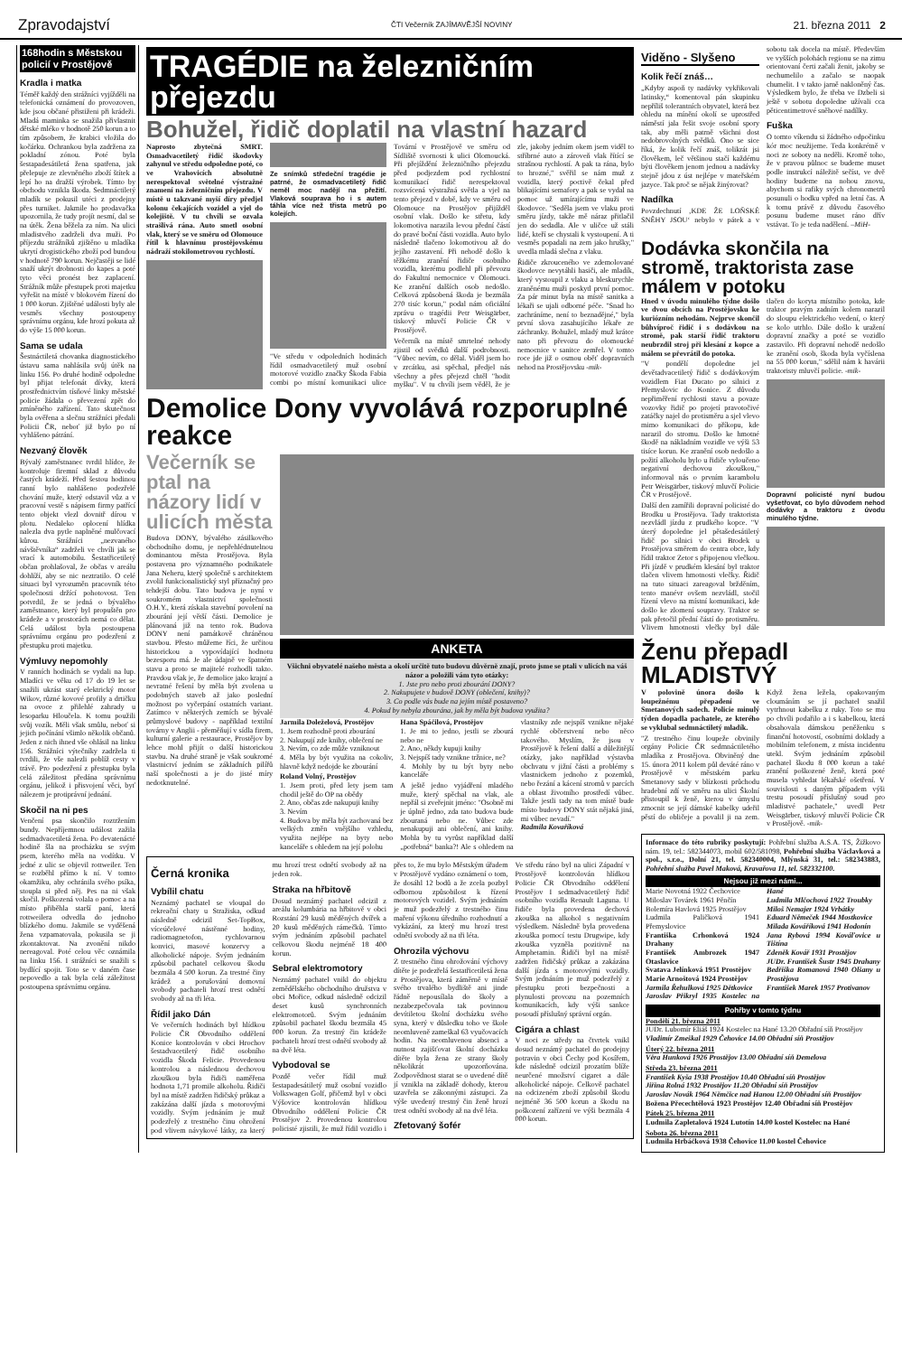Zpravodajství ČTI Večerník ZAJÍMAVĚJŠÍ NOVINY 21. března 2011 2
168hodin s Městskou policií v Prostějově
Kradla i matka
Téměř každý den strážníci vyjížděli na telefonická oznámení do provozoven, kde jsou občané přistiženi při krádeži. Mladá maminka se snažila přivlastnit dětské mléko v hodnotě 250 korun a to tím způsobem, že krabici vložila do kočárku. Ochrankou byla zadržena za pokladní zónou. Poté byla šestapadesátiletá žena spatřena, jak přelepuje ze zlevněného zboží štítek a lepí ho na dražší výrobek. Tímto by obchodu vznikla škoda. Sedmnáctiletý mladík se pokusil utéci z prodejny přes turniket. Jakmile ho prodavačka upozornila, že tudy projít nesmí, dal se na útěk. Žena běžela za ním. Na ulici mladistvého zadrželi dva muži. Po příjezdu strážníků zjištěno u mladíka ukrytí drogistického zboží pod bundou v hodnotě 790 korun. Nejčastěji se lidé snaží ukrýt drobnosti do kapes a poté tyto věci pronést bez zaplacení. Strážník může přestupek proti majetku vyřešit na místě v blokovém řízení do 1 000 korun. Zjištěné události byly ale vesměs všechny postoupeny správnímu orgánu, kde hrozí pokuta až do výše 15 000 korun.
Sama se udala
Šestnáctiletá chovanka diagnostického ústavu sama nahlásila svůj útěk na linku 156. Po druhé hodině odpoledne byl přijat telefonát dívky, která prostřednictvím tísňové linky městské policie žádala o převezení zpět do zmíněného zařízení. Tato skutečnost byla ověřena a slečnu strážníci předali Policii ČR, neboť již bylo po ní vyhlášeno pátrání.
Nezvaný člověk
Bývalý zaměstnanec tvrdil hlídce, že kontroluje firemní sklad z důvodu častých krádeží. Před šestou hodinou ranní bylo nahlášeno podezřelé chování muže, který odstavil vůz a v pracovní vestě s nápisem firmy patřící tento objekt vlezl dovnitř dírou v plotu. Nedaleko oplocení hlídka nalezla dva pytle naplněné mulčovací kůrou. Strážníci „nezvaného návštěvníka“ zadrželi ve chvíli jak se vrací k automobilu. Šestatřicetiletý občan prohlašoval, že občas v areálu dohlíží, aby se nic neztratilo. O celé situaci byl vyrozuměn pracovník této společnosti držící pohotovost. Ten potvrdil, že se jedná o bývalého zaměstnance, který byl propuštěn pro krádeže a v prostorách nemá co dělat. Celá událost byla postoupena správnímu orgánu pro podezření z přestupku proti majetku.
Výmluvy nepomohly
V ranních hodinách se vydali na lup. Mladíci ve věku od 17 do 19 let se snažili ukrást starý elektrický motor Wikov, různé kovové profily a drtičku na ovoce z přilehlé zahrady u lesoparku Hloučela. K tomu použili svůj vozík. Měli však smůlu, neboť si jejich počínání všimlo několik občanů. Jeden z nich ihned vše ohlásil na linku 156. Strážníci výtečníky zadržela ti tvrdili, že vše nalezli poblíž cesty v trávě. Pro podezření z přestupku byla celá záležitost předána správnímu orgánu, jelikož i přisvojení věci, byť nálezem je protiprávní jednání.
Skočil na ni pes
Venčení psa skončilo roztržením bundy. Nepříjemnou událost zažila sedmadvacetiletá žena. Po devatenácté hodině šla na procházku se svým psem, kterého měla na vodítku. V jedné z ulic se objevil rottweiler. Ten se rozběhl přímo k ní. V tomto okamžiku, aby ochránila svého psíka, stoupla si před něj. Pes na ni však skočil. Poškozená volala o pomoc a na místo přiběhla starší paní, která rottweilera odvedla do jednoho blízkého domu. Jakmile se vyděšená žena vzpamatovala, pokusila se ji zkontaktovat. Na zvonění nikdo nereagoval. Poté celou věc oznámila na linku 156. I strážníci se snažili s bydlící spojit. Toto se v daném čase nepovedlo a tak byla celá záležitost postoupena správnímu orgánu.
TRAGÉDIE na železničním přejezdu
Bohužel, řidič doplatil na vlastní hazard
Naprosto zbytečná SMRT. Osmadvacetiletý řidič škodovky zahynul ve středu odpoledne poté, co ve Vrahovicích absolutně nerespektoval světelné výstražné znamení na železničním přejezdu. V místě u takzvané myší díry předjel kolonu čekajících vozidel a vjel do kolejiště. V tu chvíli se ozvala strašlivá rána. Auto smetl osobní vlak, který se ve směru od Olomouce řítil k hlavnímu prostějovskému nádraží stokilometrovou rychlostí.
Ze snímků středeční tragédie je patrné, že osmadvacetiletý řidič neměl moc nadějí na přežití. Vlaková souprava ho i s autem táhla více než třista metrů po kolejích.
"Ve středu v odpoledních hodinách řídil osmadvacetiletý muž osobní motorové vozidlo značky Škoda Fabia combi po místní komunikaci ulice Tovární v Prostějově ve směru od Sídliště svornosti k ulici Olomoucká. Při přejíždění železničního přejezdu před podjezdem pod rychlostní komunikací řidič nerespektoval rozsvícená výstražná světla a vjel na tento přejezd v době, kdy ve směru od Olomouce na Prostějov přijížděl osobní vlak. Došlo ke střetu, kdy lokomotiva narazila levou přední částí do pravé boční části vozidla. Auto bylo následně tlačeno lokomotivou až do jejího zastavení. Při nehodě došlo k těžkému zranění řidiče osobního vozidla, kterému podlehl při převozu do Fakultní nemocnice v Olomouci. Ke zranění dalších osob nedošlo. Celková způsobená škoda je bezmála 270 tisíc korun," podal nám oficiální zprávu o tragédii Petr Weisgärber, tiskový mluvčí Policie ČR v Prostějově.
Večerník na místě smrtelné nehody zjistil od svědků další podrobnosti. "Vůbec nevím, co dělal. Viděl jsem ho v zrcátku, asi spěchal, předjel nás všechny a přes přejezd chtěl "hodit myšku". V tu chvíli jsem věděl, že je zle, jakoby jedním okem jsem viděl to stříbrné auto a zároveň vlak řítící se strašnou rychlostí. A pak ta rána, bylo to hrozné," svěřil se nám muž z vozidla, který poctivě čekal před blikajícími semafory a pak se vydal na pomoc už umírajícímu muži ve škodovce. "Seděla jsem ve vlaku proti směru jízdy, takže mě náraz přitlačil jen do sedadla. Ale v uličce už stáli lidé, kteří se chystali k vystoupení. A ti vesměs popadali na zem jako hrušky," uvedla mladá slečna z vlaku.
Řidiče zkrouceného ve zdemolované škodovce nevytáhli hasiči, ale mladík, který vystoupil z vlaku a bleskurychle zraněnému muži poskytl první pomoc. Za pár minut byla na místě sanitka a lékaři se ujali odborné péče. "Snad ho zachráníme, není to beznadějné," byla první slova zasahujícího lékaře ze záchranky. Bohužel, mladý muž krátce nato při převozu do olomoucké nemocnice v sanitce zemřel. V tomto roce jde již o osmou oběť dopravních nehod na Prostějovsku -mik-
Demolice Dony vyvolává rozporuplné reakce
Večerník se ptal na názory lidí v ulicích města
Budova DONY, bývalého zásilkového obchodního domu, je nepřehlédnutelnou dominantou města Prostějova. Byla postavena pro významného podnikatele Jana Neheru, který společně s architektem zvolil funkcionalistický styl příznačný pro tehdejší dobu. Tato budova je nyní v soukromém vlastnictví společnosti O.H.Y., která získala stavební povolení na zbourání její větší části. Demolice je plánovaná již na tento rok. Budova DONY není památkově chráněnou stavbou. Přesto můžeme říci, že určitou historickou a vypovídající hodnotu bezesporu má. Je ale údajně ve špatném stavu a proto se majitelé rozhodli takto. Pravdou však je, že demolice jako krajní a nevratné řešení by měla být zvolena u podobných staveb až jako poslední možnost po vyčerpání ostatních variant. Zatímco v některých zemích se bývalé průmyslové budovy - například textilní továrny v Anglii - přeměňují v sídla firem, kulturní galerie a restaurace, Prostějov by lehce mohl přijít o další historickou stavbu. Na druhé straně je však soukromé vlastnictví jedním se základních pilířů naší společnosti a je do jisté míry nedotknutelné.
ANKETA
Všichni obyvatelé našeho města a okolí určitě tuto budovu důvěrně znají, proto jsme se ptali v ulicích na váš názor a položili vám tyto otázky:
1. Jste pro nebo proti zbourání DONY?
2. Nakupujete v budově DONY (oblečení, knihy)?
3. Co podle vás bude na jejím místě postaveno?
4. Pokud by nebyla zbourána, jak by měla být budova využita?
Jarmila Doleželová, Prostějov
1. Jsem rozhodně proti zbourání
2. Nakupují zde knihy, oblečení ne
3. Nevím, co zde může vzniknout
4. Měla by být využita na cokoliv, hlavně když nedojde ke zbourání
Roland Volný, Prostějov
1. Jsem proti, před lety jsem tam chodil ještě do OP na obědy
2. Ano, občas zde nakupuji knihy
3. Nevím
4. Budova by měla být zachovaná bez velkých změn vnějšího vzhledu, využita nejlépe na byty nebo kanceláře s ohledem na její polohu
Hana Spáčilová, Prostějov
1. Je mi to jedno, jestli se zbourá nebo ne
2. Ano, někdy kupuji knihy
3. Nejspíš tady vznikne tržnice, ne?
4. Mohly by tu být byty nebo kanceláře
A ještě jedno vyjádření mladého muže, který spěchal na vlak, ale nepřál si zveřejnit jméno: "Osobně mi je úplně jedno, zda tato budova bude zbouraná nebo ne. Vůbec zde nenakupuji ani oblečení, ani knihy. Mohla by tu vyrůst například další „potřebná“ banka?! Ale s ohledem na vlastníky zde nejspíš vznikne nějaké rychlé občerstvení nebo něco takového. Myslím, že jsou v Prostějově k řešení další a důležitější otázky, jako například výstavba obchvatu v jižní části a problémy s vlastnickem jednoho z pozemků, nebo řezání a kácení stromů v parcích a oblast životního prostředí vůbec. Takže jestli tady na tom místě bude místo budovy DONY stát nějaká jiná, mi vůbec nevadí."
Radmila Kovaříková
Černá kronika
Vybílil chatu
Neznámý pachatel se vloupal do rekreační chaty u Stražiska, odkud následně odcizil Set-TopBox, víceúčelové nástěnné hodiny, radiomagnetofon, rychlovarnou konvici, masové konzervy a alkoholické nápoje. Svým jednáním způsobil pachatel celkovou škodu bezmála 4 500 korun. Za trestné činy krádež a porušování domovní svobody pachateli hrozí trest odnětí svobody až na tři léta.
Řídil jako Dán
Ve večerních hodinách byl hlídkou Policie ČR Obvodního oddělení Konice kontrolován v obci Hrochov šestadvacetiletý řidič osobního vozidla Škoda Felicie. Provedenou kontrolou a následnou dechovou zkouškou byla řidiči naměřena hodnota 1,71 promile alkoholu. Řidiči byl na místě zadržen řidičský průkaz a zakázána další jízda s motorovými vozidly. Svým jednáním je muž podezřelý z trestného činu ohrožení pod vlivem návykové látky, za který mu hrozí trest odnětí svobody až na jeden rok.
Straka na hřbitově
Dosud neznámý pachatel odcizil z areálu kolumbária na hřbitově v obci Rozstání 29 kusů měděných dvířek a 20 kusů měděných rámečků. Tímto svým jednáním způsobil pachatel celkovou škodu nejméně 18 400 korun.
Sebral elektromotory
Neznámý pachatel vnikl do objektu zemědělského obchodního družstva v obci Mořice, odkud následně odcizil deset kusů synchronních elektromotorů. Svým jednáním způsobil pachatel škodu bezmála 45 000 korun. Za trestný čin krádeže pachateli hrozí trest odnětí svobody až na dvě léta.
Vybodoval se
Pozdě večer řídil muž šestapadesátiletý muž osobní vozidlo Volkswagen Golf, přičemž byl v obci Výšovice kontrolován hlídkou Obvodního oddělení Policie ČR Prostějov 2. Provedenou kontrolou policisté zjistili, že muž řídil vozidlo i přes to, že mu bylo Městským úřadem v Prostějově vydáno oznámení o tom, že dosáhl 12 bodů a že zcela pozbyl odbornou způsobilost k řízení motorových vozidel. Svým jednáním je muž podezřelý z trestného činu maření výkonu úředního rozhodnutí a vykázání, za který mu hrozí trest odnětí svobody až na tři léta.
Ohrozila výchovu
Z trestného činu ohrožování výchovy dítěte je podezřelá šestatřicetiletá žena z Prostějova, která záměrně v místě svého trvalého bydliště ani jinde řádně nepousílala do školy a nezabezpečovala tak povinnou devítiletou školní docházku svého syna, který v důsledku toho ve škole neomluveně zameškal 63 vyučovacích hodin. Na neomluvenou absenci a nutnost zajišťovat školní docházku dítěte byla žena ze strany školy několikrát upozorňována. Zodpovědnost starat se o uvedené dítě jí vznikla na základě dohody, kterou uzavřela se zákonnými zástupci. Za výše uvedený trestný čin ženě hrozí trest odnětí svobody až na dvě léta.
Zfetovaný šofér
Ve středu ráno byl na ulici Západní v Prostějově kontrolován hlídkou Policie ČR Obvodního oddělení Prostějov I sedmadvacetiletý řidič osobního vozidla Renault Laguna. U řidiče byla provedena dechová zkouška na alkohol s negativním výsledkem. Následně byla provedena zkouška pomocí testu Drugwipe, kdy zkouška vyzněla pozitivně na Amphetamin. Řidiči byl na místě zadržen řidičský průkaz a zakázána další jízda s motorovými vozidly. Svým jednáním je muž podezřelý z přestupku proti bezpečnosti a plynulosti provozu na pozemních komunikacích, kdy výši sankce posoudí příslušný správní orgán.
Cigára a chlast
V noci ze středy na čtvrtek vnikl dosud neznámý pachatel do prodejny potravin v obci Čechy pod Kosířem, kde následně odcizil prozatím blíže neurčené množství cigaret a dále alkoholické nápoje. Celkově pachatel na odcizeném zboží způsobil škodu nejméně 36 500 korun a škodu na poškození zařízení ve výši bezmála 4 000 korun.
Viděno - Slyšeno
Kolik řečí znáš…
„Kdyby aspoň ty nadávky vykřikovali latinsky,“ komentoval pán skupinku nepříliš tolerantních obyvatel, která bez ohledu na mínění okolí se uprostřed náměstí jala řešit svoje osobní spory tak, aby měli patrně všichni dost nedobrovolných svědků. Ono se sice říká, že kolik řečí znáš, tolikrát jsi člověkem, leč většinou stačí každému býti člověkem jenom jednou a nadávky stejně jdou z úst nejlépe v mateřském jazyce. Tak proč se nějak žinýrovat?
Nadílka
Povzdechnutí ‚KDE ŽE LOŇSKÉ SNĚHY JSOU‘ nebylo v pátek a v sobotu tak docela na místě. Především ve vyšších polohách regionu se na zimu orientovaní čerti začali ženit, jakoby se nechumelilo a začalo se naopak chumelit. I v takto jarně nakloněný čas. Výsledkem bylo, že třeba ve Dzbeli si ještě v sobotu dopoledne užívali cca pěticentimetrové sněhové nadílky.
Fuška
O tomto víkendu si žádného odpočinku kór moc neužijeme. Teda konkrétně v noci ze soboty na neděli. Kromě toho, že v pravou půlnoc se budeme muset podle instrukcí náležitě sečíst, ve dvě hodiny budeme na nohou znovu, abychom si rafiky svých chronometrů posunuli o hodku vpřed na letní čas. A k tomu právě z důvodu časového posunu budeme muset ráno dřív vstávat. To je teda nadělení. –MiH-
Dodávka skončila na stromě, traktorista zase málem v potoku
Hned v úvodu minulého týdne došlo ve dvou obcích na Prostějovsku ke kuriózním nehodám. Nejprve skončil bůhvíproč řidič i s dodávkou na stromě, pak starší řidič traktoru neubrzdil stroj při klesání z kopce a málem se převrátil do potoka.
"V pondělí dopoledne jel devětadvacetiletý řidič s dodávkovým vozidlem Fiat Ducato po silnici z Přemyslovic do Konice. Z důvodu nepřiměření rychlosti stavu a povaze vozovky řidič po projetí pravotočivé zatáčky najel do protisměru a sjel vlevo mimo komunikaci do příkopu, kde narazil do stromu. Došlo ke hmotné škodě na nákladním vozidle ve výši 53 tisíce korun. Ke zranění osob nedošlo a požití alkoholu bylo u řidiče vyloučeno negativní dechovou zkouškou," informoval nás o prvním karambolu Petr Weisgärber, tiskový mluvčí Policie ČR v Prostějově.
Další den zamířili dopravní policisté do Brodku u Prostějova. Tady traktorista nezvládl jízdu z prudkého kopce. "V úterý dopoledne jel pětašedesátiletý řidič po silnici v obci Brodek u Prostějova směrem do centra obce, kdy řídil traktor Zetor s připojenou vlečkou. Při jízdě v prudkém klesání byl traktor tlačen vlivem hmotnosti vlečky. Řidič na tuto situaci zareagoval bržděním, tento manévr ovšem nezvládl, stočil řízení vlevo na místní komunikaci, kde došlo ke zlomení soupravy. Traktor se pak přetočil přední částí do protisměru. Vlivem hmotnosti vlečky byl dále tlačen do koryta místního potoka, kde traktor pravým zadním kolem narazil do sloupu elektrického vedení, o který se kolo utrhlo. Dále došlo k uražení dopravní značky a poté se vozidlo zastavilo. Při dopravní nehodě nedošlo ke zranění osob, škoda byla vyčíslena na 55 000 korun," sdělil nám k havárii traktoristy mluvčí policie. -mik-
Dopravní policisté nyní budou vyšetřovat, co bylo důvodem nehod dodávky a traktoru z úvodu minulého týdne.
Ženu přepadl MLADISTVÝ
V polovině února došlo k loupežnému přepadení ve Smetanových sadech. Policie minulý týden dopadla pachatele, ze kterého se vyklubal sedmnáctiletý mladík.
"Z trestného činu loupeže obvinily orgány Policie ČR sedmnáctiletého mladíka z Prostějova. Obviněný dne 15. února 2011 kolem půl deváté ráno v Prostějově v městském parku Smetanovy sady v blízkosti průchodu hradební zdí ve směru na ulici Školní přistoupil k ženě, kterou v úmyslu zmocnit se její dámské kabelky udeřil pěstí do obličeje a povalil ji na zem. Když žena ležela, opakovaným cloumáním se jí pachatel snažil vytrhnout kabelku z ruky. Toto se mu po chvíli podařilo a i s kabelkou, která obsahovala dámskou peněženku s finanční hotovostí, osobními doklady a mobilním telefonem, z místa incidentu utekl. Svým jednáním způsobil pachatel škodu 8 000 korun a také zranění poškozené ženě, která poté musela vyhledat lékařské ošetření. V souvislosti s daným případem výši trestu posoudí příslušný soud pro mladistvé pachatele," uvedl Petr Weisgärber, tiskový mluvčí Policie ČR v Prostějově. -mik-
Informace do této rubriky poskytují: Pohřební služba A.S.A. TS, Žižkovo nám. 19, tel.: 582344073, mobil 602/581098, Pohřební služba Václavková a spol., s.r.o., Dolní 21, tel. 582340004, Mlýnská 31, tel.: 582343883, Pohřební služba Pavel Maková, Kravařova 11, tel. 582332100.
Nejsou již mezi námi...
Marie Novotná 1922 Čechovice
Miloslav Továrek 1961 Pěnčín
Bolemíra Havlová 1925 Prostějov
Ludmila Paličková 1941 Přemyslovice
Františka Crhonková 1924 Drahany
František Ambrozek 1947 Otaslavice
Svatava Jelínková 1951 Prostějov
Marie Arnoštová 1924 Prostějov
Jarmila Řehulková 1925 Dětkovice
Jaroslav Přikryl 1935 Kostelec na Hané
Ludmila Mlčochová 1922 Troubky
Miloš Nemajer 1924 Vrbátky
Eduard Němeček 1944 Mostkovice
Milada Kováříková 1941 Hodonín
Jana Rybová 1994 Kováľovice u Tištína
Zdeněk Kovář 1931 Prostějov
JUDr. František Šustr 1945 Drahany
Bedřiška Romanová 1940 Olšany u Prostějova
František Marek 1957 Protivanov
Pohřby v tomto týdnu
Pondělí 21. března 2011
JUDr. Lubomír Eliáš 1924 Kostelec na Hané 13.20 Obřadní síň Prostějov
Vladimír Zmeškal 1929 Čehovice 14.00 Obřadní síň Prostějov
Úterý 22. března 2011
Věra Hunková 1926 Prostějov 13.00 Obřadní síň Demelova
Středa 23. března 2011
František Kyša 1938 Prostějov 10.40 Obřadní síň Prostějov
Jiřina Rolná 1932 Prostějov 11.20 Obřadní síň Prostějov
Jaroslav Novák 1964 Němčice nad Hanou 12.00 Obřadní síň Prostějov
Božena Přecechtělová 1923 Prostějov 12.40 Obřadní síň Prostějov
Pátek 25. března 2011
Ludmila Zapletalová 1924 Lutotín 14.00 kostel Kostelec na Hané
Sobota 26. března 2011
Ludmila Hrbáčková 1938 Čehovice 11.00 kostel Čehovice